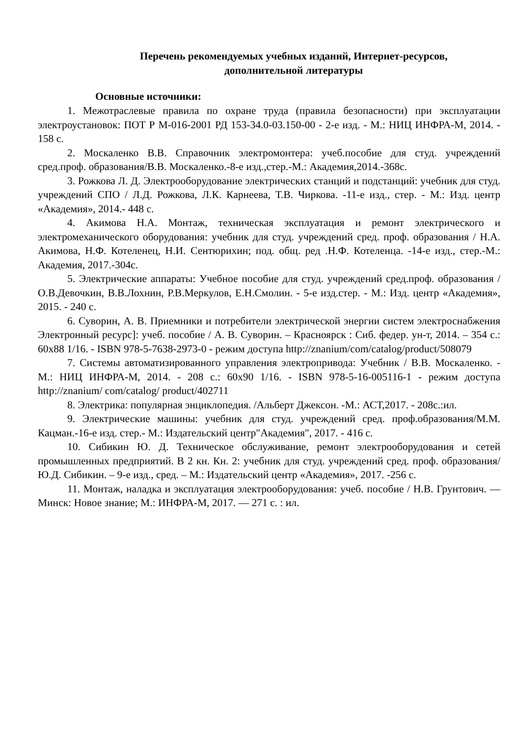Перечень рекомендуемых учебных изданий, Интернет-ресурсов,
дополнительной литературы
Основные источники:
1. Межотраслевые правила по охране труда (правила безопасности) при эксплуатации электроустановок: ПОТ Р М-016-2001 РД 153-34.0-03.150-00 - 2-е изд. - М.: НИЦ ИНФРА-М, 2014. - 158 с.
2. Москаленко В.В. Справочник электромонтера: учеб.пособие для студ. учреждений сред.проф. образования/В.В. Москаленко.-8-е изд.,стер.-М.: Академия,2014.-368с.
3. Рожкова Л. Д. Электрооборудование электрических станций и подстанций: учебник для студ. учреждений СПО / Л.Д. Рожкова, Л.К. Карнеева, Т.В. Чиркова. -11-е изд., стер. - М.: Изд. центр «Академия», 2014.- 448 с.
4. Акимова Н.А. Монтаж, техническая эксплуатация и ремонт электрического и электромеханического оборудования: учебник для студ. учреждений сред. проф. образования / Н.А. Акимова, Н.Ф. Котеленец, Н.И. Сентюрихин; под. общ. ред .Н.Ф. Котеленца. -14-е изд., стер.-М.: Академия, 2017.-304с.
5. Электрические аппараты: Учебное пособие для студ. учреждений сред.проф. образования / О.В.Девочкин, В.В.Лохнин, Р.В.Меркулов, Е.Н.Смолин. - 5-е изд.стер. - М.: Изд. центр «Академия», 2015. - 240 с.
6. Суворин, А. В. Приемники и потребители электрической энергии систем электроснабжения Электронный ресурс]: учеб. пособие / А. В. Суворин. – Красноярск : Сиб. федер. ун-т, 2014. – 354 с.: 60x88 1/16. - ISBN 978-5-7638-2973-0 - режим доступа http://znanium/com/catalog/product/508079
7. Системы автоматизированного управления электропривода: Учебник / В.В. Москаленко. - М.: НИЦ ИНФРА-М, 2014. - 208 с.: 60x90 1/16. - ISBN 978-5-16-005116-1 - режим доступа http://znanium/ com/catalog/ product/402711
8. Электрика: популярная энциклопедия. /Альберт Джексон. -М.: АСТ,2017. - 208с.:ил.
9. Электрические машины: учебник для студ. учреждений сред. проф.образования/М.М. Кацман.-16-е изд. стер.- М.: Издательский центр"Академия", 2017. - 416 с.
10. Сибикин Ю. Д. Техническое обслуживание, ремонт электрооборудования и сетей промышленных предприятий. В 2 кн. Кн. 2: учебник для студ. учреждений сред. проф. образования/ Ю.Д. Сибикин. – 9-е изд., сред. – М.: Издательский центр «Академия», 2017. -256 с.
11. Монтаж, наладка и эксплуатация электрооборудования: учеб. пособие / Н.В. Грунтович. — Минск: Новое знание; М.: ИНФРА-М, 2017. — 271 с. : ил.